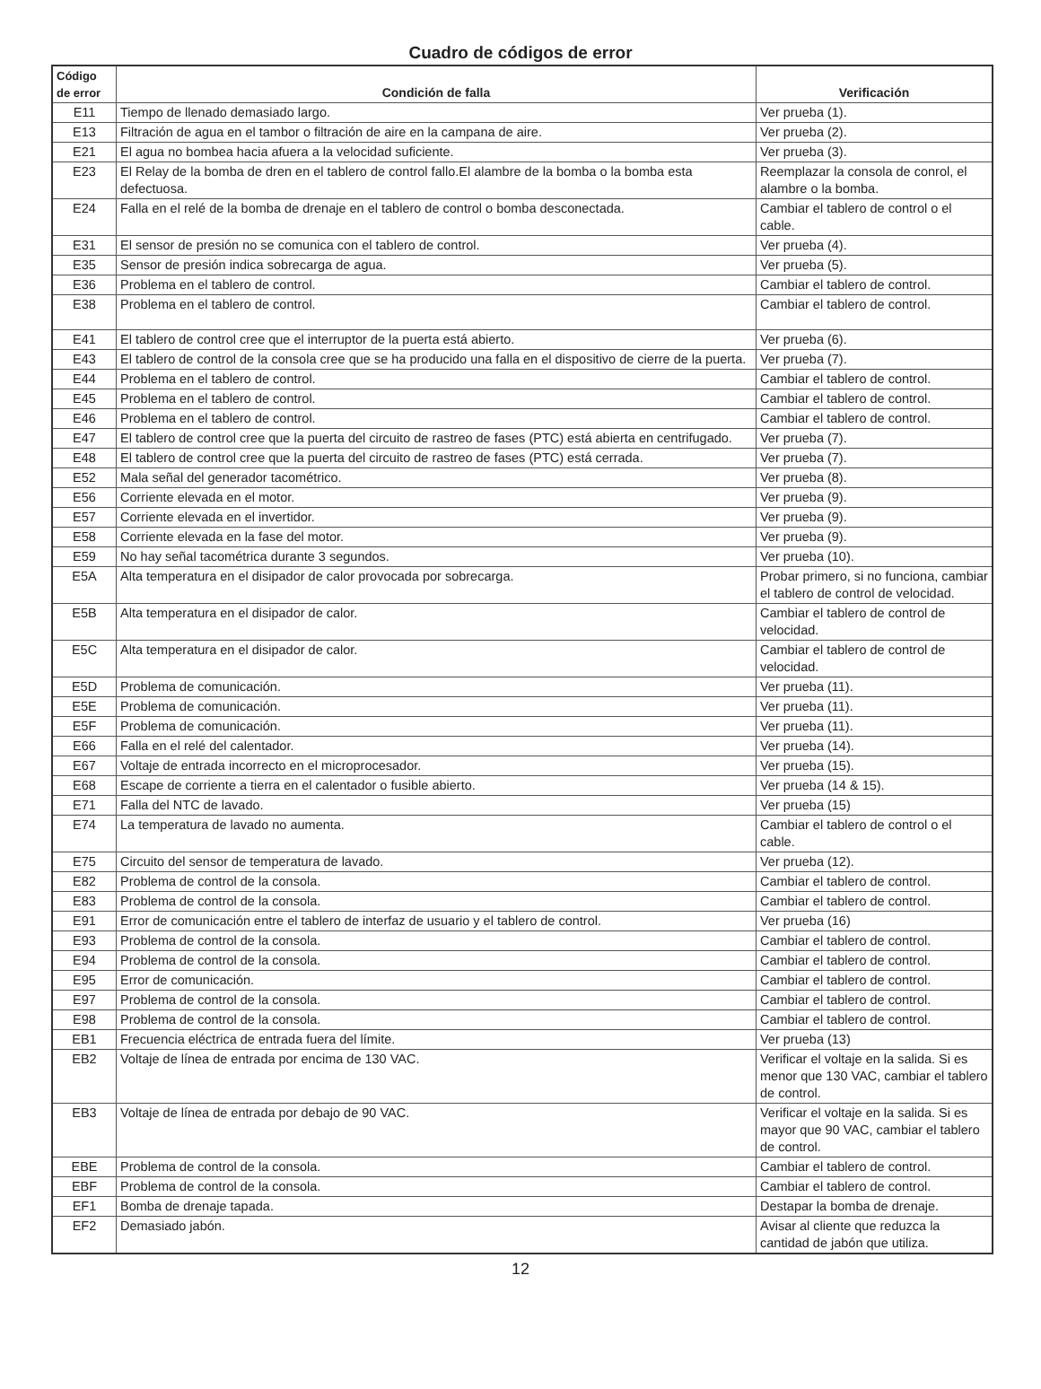Cuadro de códigos de error
| Código de error | Condición de falla | Verificación |
| --- | --- | --- |
| E11 | Tiempo de llenado demasiado largo. | Ver prueba (1). |
| E13 | Filtración de agua en el tambor o filtración de aire en la campana de aire. | Ver prueba (2). |
| E21 | El agua no bombea hacia afuera a la velocidad suficiente. | Ver prueba (3). |
| E23 | El Relay de la bomba de dren en el tablero de control fallo.El alambre de la bomba o la bomba esta defectuosa. | Reemplazar la consola de conrol, el alambre o la bomba. |
| E24 | Falla en el relé de la bomba de drenaje en el tablero de control o bomba desconectada. | Cambiar el tablero de control o el cable. |
| E31 | El sensor de presión no se comunica con el tablero de control. | Ver prueba (4). |
| E35 | Sensor de presión indica sobrecarga de agua. | Ver prueba (5). |
| E36 | Problema en el tablero de control. | Cambiar el tablero de control. |
| E38 | Problema en el tablero de control. | Cambiar el tablero de control. |
| E41 | El tablero de control cree que el interruptor de la puerta está abierto. | Ver prueba (6). |
| E43 | El tablero de control de la consola cree que se ha producido una falla en el dispositivo de cierre de la puerta. | Ver prueba (7). |
| E44 | Problema en el tablero de control. | Cambiar el tablero de control. |
| E45 | Problema en el tablero de control. | Cambiar el tablero de control. |
| E46 | Problema en el tablero de control. | Cambiar el tablero de control. |
| E47 | El tablero de control cree que la puerta del circuito de rastreo de fases (PTC) está abierta en centrifugado. | Ver prueba (7). |
| E48 | El tablero de control cree que la puerta del circuito de rastreo de fases (PTC) está cerrada. | Ver prueba (7). |
| E52 | Mala señal del generador tacométrico. | Ver prueba (8). |
| E56 | Corriente elevada en el motor. | Ver prueba (9). |
| E57 | Corriente elevada en el invertidor. | Ver prueba (9). |
| E58 | Corriente elevada en la fase del motor. | Ver prueba (9). |
| E59 | No hay señal tacométrica durante 3 segundos. | Ver prueba (10). |
| E5A | Alta temperatura en el disipador de calor provocada por sobrecarga. | Probar primero, si no funciona, cambiar el tablero de control de velocidad. |
| E5B | Alta temperatura en el disipador de calor. | Cambiar el tablero de control de velocidad. |
| E5C | Alta temperatura en el disipador de calor. | Cambiar el tablero de control de velocidad. |
| E5D | Problema de comunicación. | Ver prueba (11). |
| E5E | Problema de comunicación. | Ver prueba (11). |
| E5F | Problema de comunicación. | Ver prueba (11). |
| E66 | Falla en el relé del calentador. | Ver prueba (14). |
| E67 | Voltaje de entrada incorrecto en el microprocesador. | Ver prueba (15). |
| E68 | Escape de corriente a tierra en el calentador o fusible abierto. | Ver prueba (14 & 15). |
| E71 | Falla del NTC de lavado. | Ver prueba (15) |
| E74 | La temperatura de lavado no aumenta. | Cambiar el tablero de control o el cable. |
| E75 | Circuito del sensor de temperatura de lavado. | Ver prueba (12). |
| E82 | Problema de control de la consola. | Cambiar el tablero de control. |
| E83 | Problema de control de la consola. | Cambiar el tablero de control. |
| E91 | Error de comunicación entre el tablero de interfaz de usuario y el tablero de control. | Ver prueba (16) |
| E93 | Problema de control de la consola. | Cambiar el tablero de control. |
| E94 | Problema de control de la consola. | Cambiar el tablero de control. |
| E95 | Error de comunicación. | Cambiar el tablero de control. |
| E97 | Problema de control de la consola. | Cambiar el tablero de control. |
| E98 | Problema de control de la consola. | Cambiar el tablero de control. |
| EB1 | Frecuencia eléctrica de entrada fuera del límite. | Ver prueba (13) |
| EB2 | Voltaje de línea de entrada por encima de 130 VAC. | Verificar el voltaje en la salida. Si es menor que 130 VAC, cambiar el tablero de control. |
| EB3 | Voltaje de línea de entrada por debajo de 90 VAC. | Verificar el voltaje en la salida. Si es mayor que 90 VAC, cambiar el tablero de control. |
| EBE | Problema de control de la consola. | Cambiar el tablero de control. |
| EBF | Problema de control de la consola. | Cambiar el tablero de control. |
| EF1 | Bomba de drenaje tapada. | Destapar la bomba de drenaje. |
| EF2 | Demasiado jabón. | Avisar al cliente que reduzca la cantidad de jabón que utiliza. |
12